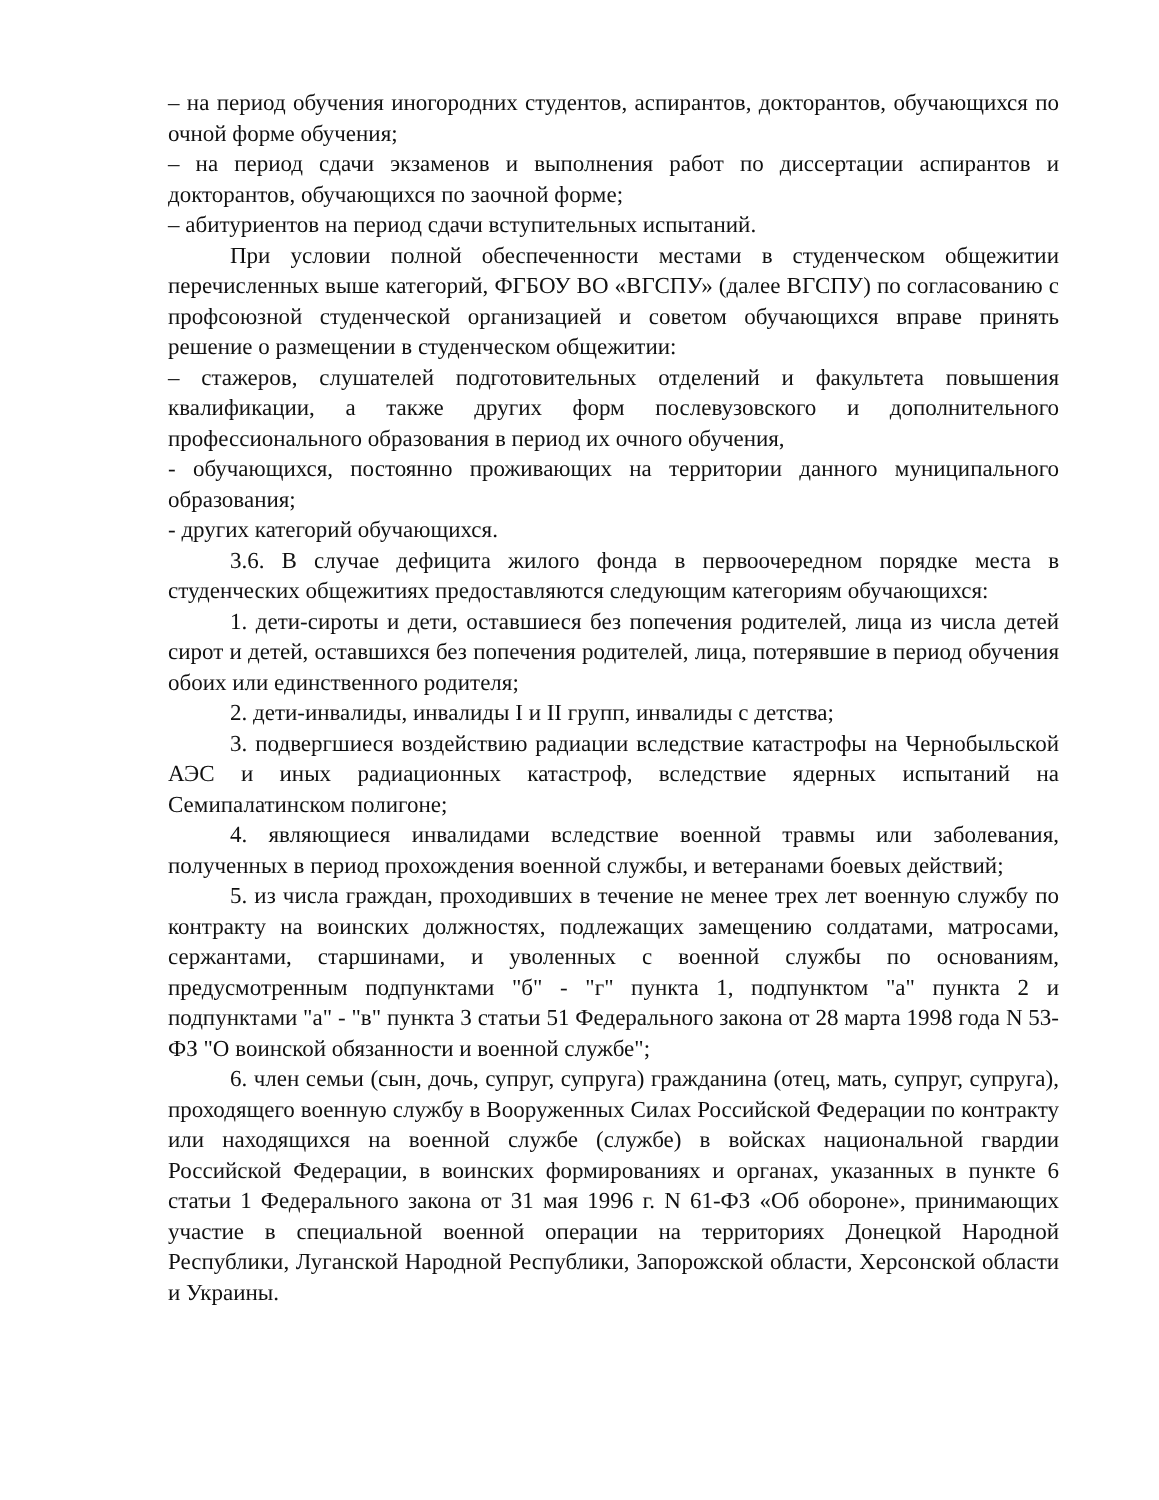– на период обучения иногородних студентов, аспирантов, докторантов, обучающихся по очной форме обучения;
– на период сдачи экзаменов и выполнения работ по диссертации аспирантов и докторантов, обучающихся по заочной форме;
– абитуриентов на период сдачи вступительных испытаний.
При условии полной обеспеченности местами в студенческом общежитии перечисленных выше категорий, ФГБОУ ВО «ВГСПУ» (далее ВГСПУ) по согласованию с профсоюзной студенческой организацией и советом обучающихся вправе принять решение о размещении в студенческом общежитии:
– стажеров, слушателей подготовительных отделений и факультета повышения квалификации, а также других форм послевузовского и дополнительного профессионального образования в период их очного обучения,
- обучающихся, постоянно проживающих на территории данного муниципального образования;
- других категорий обучающихся.
3.6. В случае дефицита жилого фонда в первоочередном порядке места в студенческих общежитиях предоставляются следующим категориям обучающихся:
1. дети-сироты и дети, оставшиеся без попечения родителей, лица из числа детей сирот и детей, оставшихся без попечения родителей, лица, потерявшие в период обучения обоих или единственного родителя;
2. дети-инвалиды, инвалиды I и II групп, инвалиды с детства;
3. подвергшиеся воздействию радиации вследствие катастрофы на Чернобыльской АЭС и иных радиационных катастроф, вследствие ядерных испытаний на Семипалатинском полигоне;
4. являющиеся инвалидами вследствие военной травмы или заболевания, полученных в период прохождения военной службы, и ветеранами боевых действий;
5. из числа граждан, проходивших в течение не менее трех лет военную службу по контракту на воинских должностях, подлежащих замещению солдатами, матросами, сержантами, старшинами, и уволенных с военной службы по основаниям, предусмотренным подпунктами "б" - "г" пункта 1, подпунктом "а" пункта 2 и подпунктами "а" - "в" пункта 3 статьи 51 Федерального закона от 28 марта 1998 года N 53-ФЗ "О воинской обязанности и военной службе";
6. член семьи (сын, дочь, супруг, супруга) гражданина (отец, мать, супруг, супруга), проходящего военную службу в Вооруженных Силах Российской Федерации по контракту или находящихся на военной службе (службе) в войсках национальной гвардии Российской Федерации, в воинских формированиях и органах, указанных в пункте 6 статьи 1 Федерального закона от 31 мая 1996 г. N 61-ФЗ «Об обороне», принимающих участие в специальной военной операции на территориях Донецкой Народной Республики, Луганской Народной Республики, Запорожской области, Херсонской области и Украины.